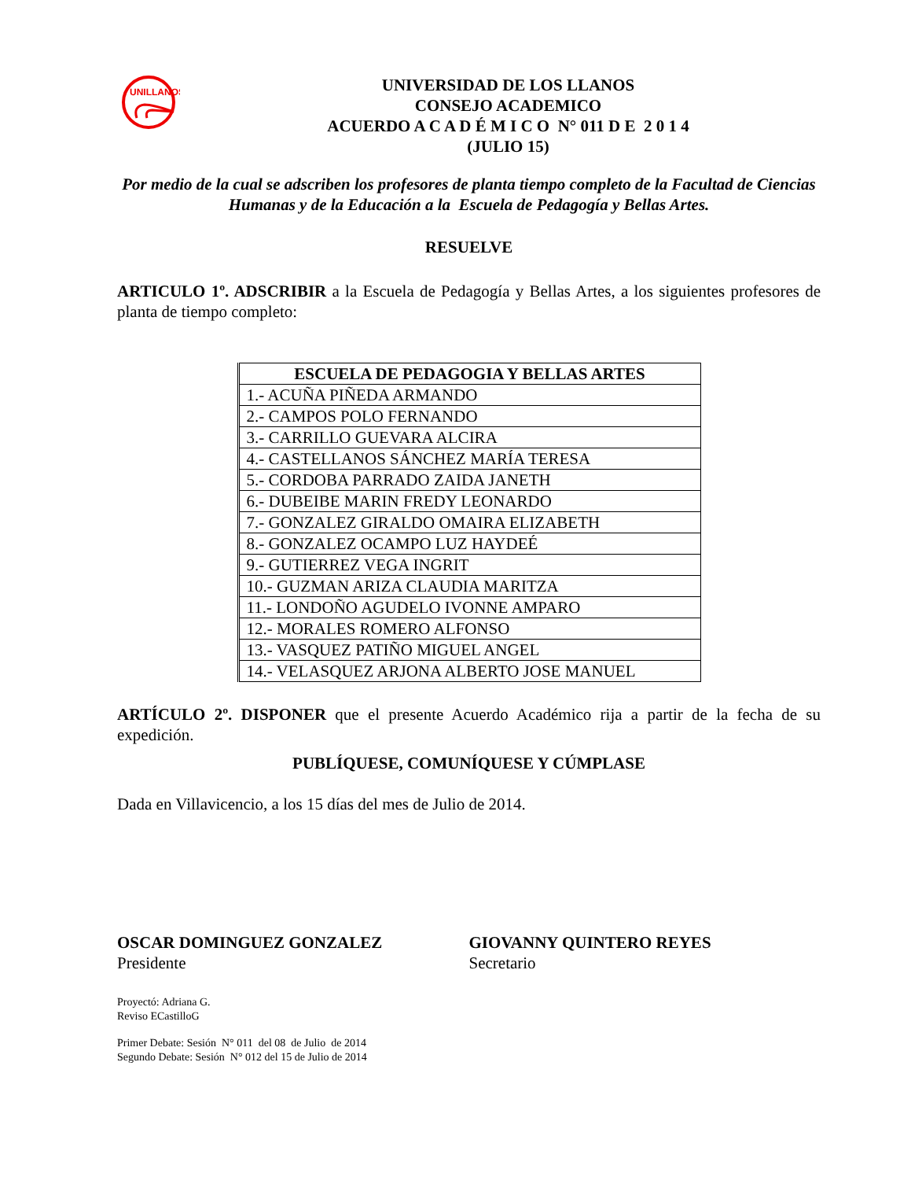UNILLANOS
UNIVERSIDAD DE LOS LLANOS
CONSEJO ACADEMICO
ACUERDO A C A D É M I C O N° 011 D E 2 0 1 4
(JULIO 15)
Por medio de la cual se adscriben los profesores de planta tiempo completo de la Facultad de Ciencias Humanas y de la Educación a la Escuela de Pedagogía y Bellas Artes.
RESUELVE
ARTICULO 1º. ADSCRIBIR a la Escuela de Pedagogía y Bellas Artes, a los siguientes profesores de planta de tiempo completo:
| ESCUELA DE PEDAGOGIA Y BELLAS ARTES |
| --- |
| 1.- ACUÑA PIÑEDA ARMANDO |
| 2.- CAMPOS POLO FERNANDO |
| 3.- CARRILLO GUEVARA ALCIRA |
| 4.- CASTELLANOS SÁNCHEZ MARÍA TERESA |
| 5.- CORDOBA PARRADO ZAIDA JANETH |
| 6.- DUBEIBE MARIN FREDY LEONARDO |
| 7.- GONZALEZ GIRALDO OMAIRA ELIZABETH |
| 8.- GONZALEZ OCAMPO LUZ HAYDEÉ |
| 9.- GUTIERREZ VEGA INGRIT |
| 10.- GUZMAN ARIZA CLAUDIA MARITZA |
| 11.- LONDOÑO AGUDELO IVONNE AMPARO |
| 12.- MORALES ROMERO ALFONSO |
| 13.- VASQUEZ PATIÑO MIGUEL ANGEL |
| 14.- VELASQUEZ ARJONA ALBERTO JOSE MANUEL |
ARTÍCULO 2º. DISPONER que el presente Acuerdo Académico rija a partir de la fecha de su expedición.
PUBLÍQUESE, COMUNÍQUESE Y CÚMPLASE
Dada en Villavicencio, a los 15 días del mes de Julio de 2014.
OSCAR DOMINGUEZ GONZALEZ
Presidente
GIOVANNY QUINTERO REYES
Secretario
Proyectó: Adriana G.
Reviso ECastilloG
Primer Debate: Sesión N° 011 del 08 de Julio de 2014
Segundo Debate: Sesión N° 012 del 15 de Julio de 2014